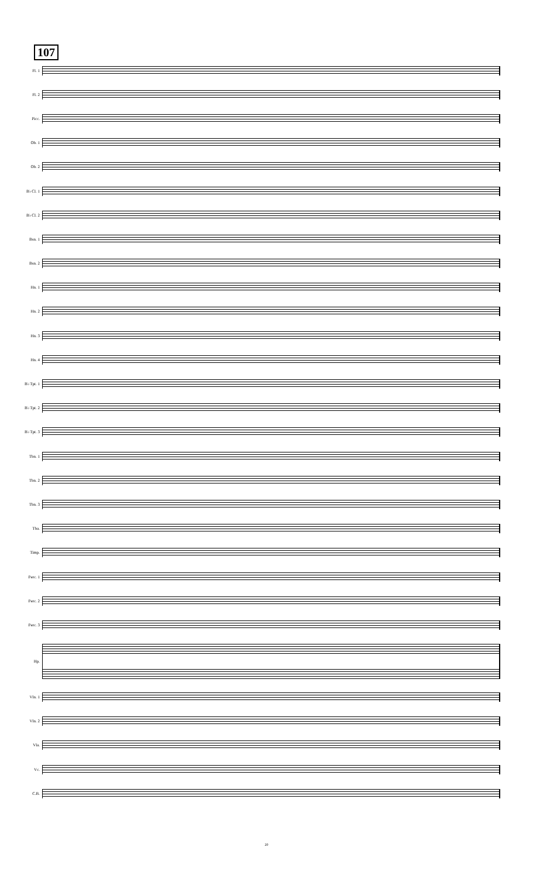107
Fl. 1
Fl. 2
Picc.
Ob. 1
Ob. 2
B♭ Cl. 1
B♭ Cl. 2
Bsn. 1
Bsn. 2
Hn. 1
Hn. 2
Hn. 3
Hn. 4
B♭ Tpt. 1
B♭ Tpt. 2
B♭ Tpt. 3
Tbn. 1
Tbn. 2
Tbn. 3
Tba.
Timp.
Perc. 1
Perc. 2
Perc. 3
Hp.
Vln. 1
Vln. 2
Vla.
Vc.
C.B.
20